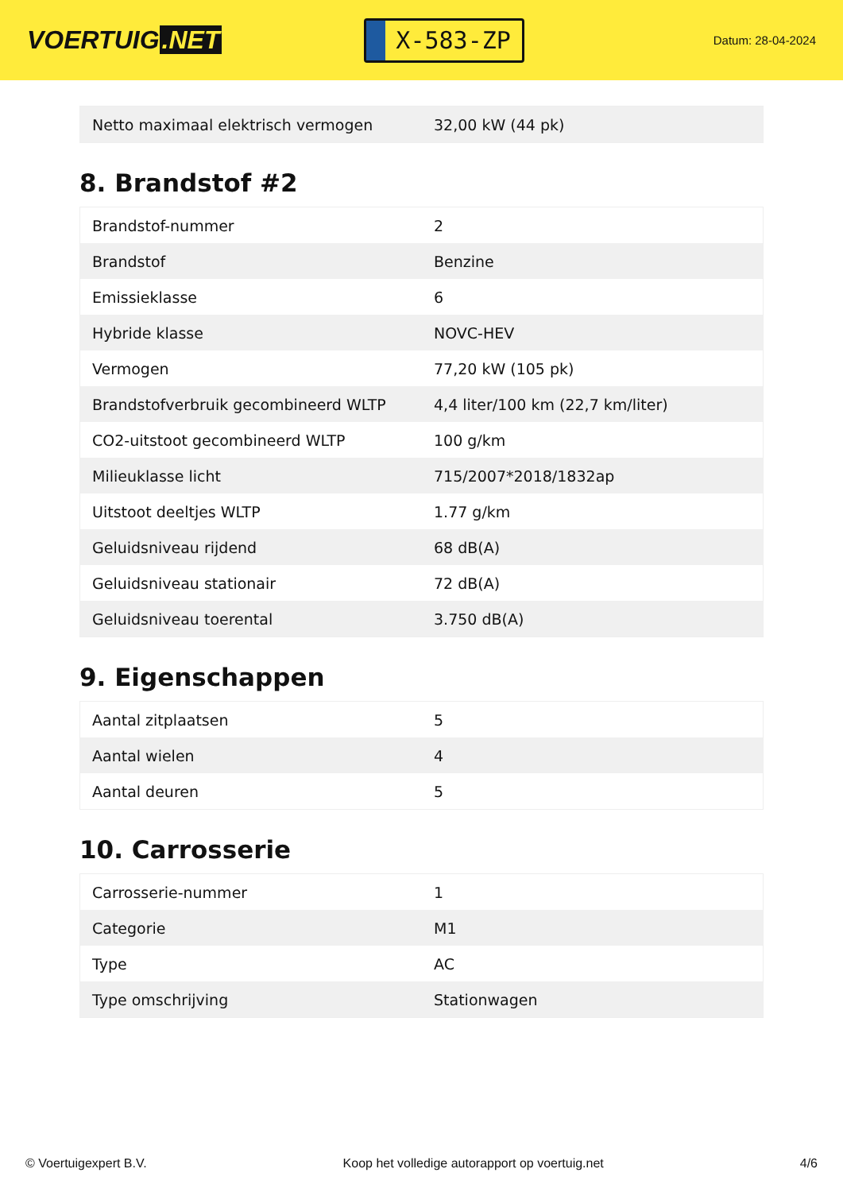VOERTUIG.NET
X-583-ZP
Datum: 28-04-2024
| Netto maximaal elektrisch vermogen | 32,00 kW (44 pk) |
8. Brandstof #2
| Brandstof-nummer | 2 |
| Brandstof | Benzine |
| Emissieklasse | 6 |
| Hybride klasse | NOVC-HEV |
| Vermogen | 77,20 kW (105 pk) |
| Brandstofverbruik gecombineerd WLTP | 4,4 liter/100 km (22,7 km/liter) |
| CO2-uitstoot gecombineerd WLTP | 100 g/km |
| Milieuklasse licht | 715/2007*2018/1832ap |
| Uitstoot deeltjes WLTP | 1.77 g/km |
| Geluidsniveau rijdend | 68 dB(A) |
| Geluidsniveau stationair | 72 dB(A) |
| Geluidsniveau toerental | 3.750 dB(A) |
9. Eigenschappen
| Aantal zitplaatsen | 5 |
| Aantal wielen | 4 |
| Aantal deuren | 5 |
10. Carrosserie
| Carrosserie-nummer | 1 |
| Categorie | M1 |
| Type | AC |
| Type omschrijving | Stationwagen |
© Voertuigexpert B.V. Koop het volledige autorapport op voertuig.net 4/6